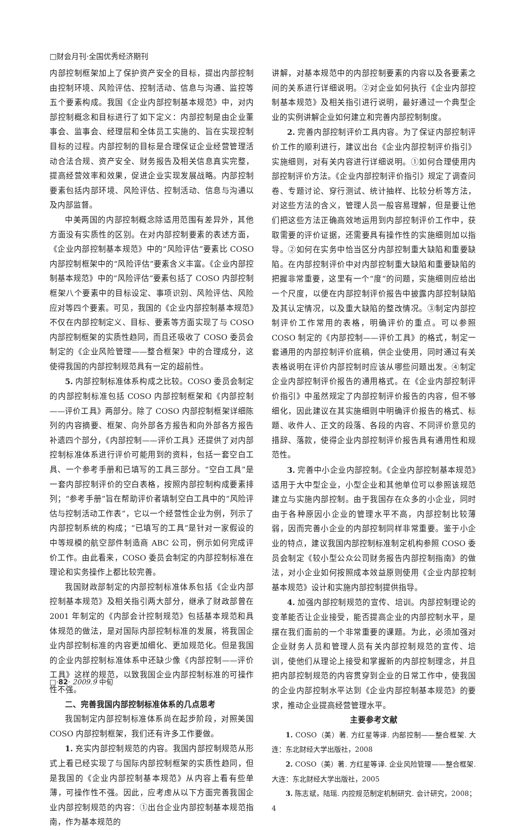□财会月刊·全国优秀经济期刊
内部控制框架加上了保护资产安全的目标，提出内部控制由控制环境、风险评估、控制活动、信息与沟通、监控等五个要素构成。我国《企业内部控制基本规范》中，对内部控制概念和目标进行了如下定义：内部控制是由企业董事会、监事会、经理层和全体员工实施的、旨在实现控制目标的过程。内部控制的目标是合理保证企业经营管理活动合法合规、资产安全、财务报告及相关信息真实完整，提高经营效率和效果，促进企业实现发展战略。内部控制要素包括内部环境、风险评估、控制活动、信息与沟通以及内部监督。
中美两国的内部控制概念除适用范围有差异外，其他方面没有实质性的区别。在对内部控制要素的表述方面，《企业内部控制基本规范》中的“风险评估”要素比 COSO 内部控制框架中的“风险评估”要素含义丰富。《企业内部控制基本规范》中的“风险评估”要素包括了 COSO 内部控制框架八个要素中的目标设定、事项识别、风险评估、风险应对等四个要素。可见，我国的《企业内部控制基本规范》不仅在内部控制定义、目标、要素等方面实现了与 COSO 内部控制框架的实质性趋同，而且还吸收了 COSO 委员会制定的《企业风险管理——整合框架》中的合理成分，这使得我国的内部控制规范具有一定的超前性。
5. 内部控制标准体系构成之比较。COSO 委员会制定的内部控制标准包括 COSO 内部控制框架和《内部控制——评价工具》两部分。除了 COSO 内部控制框架详细陈列的内容摘要、框架、向外部各方报告和向外部各方报告补遗四个部分，《内部控制——评价工具》还提供了对内部控制标准体系进行评价可能用到的资料，包括一套空白工具、一个参考手册和已填写的工具三部分。“空白工具”是一套内部控制评价的空白表格，按照内部控制构成要素排列；“参考手册”旨在帮助评价者填制空白工具中的“风险评估与控制活动工作表”，它以一个经营性企业为例，列示了内部控制系统的构成；“已填写的工具”是针对一家假设的中等规模的航空部件制造商 ABC 公司，例示如何完成评价工作。由此看来，COSO 委员会制定的内部控制标准在理论和实务操作上都比较完善。
我国财政部制定的内部控制标准体系包括《企业内部控制基本规范》及相关指引两大部分，继承了财政部曾在 2001 年制定的《内部会计控制规范》包括基本规范和具体规范的做法，是对国际内部控制标准的发展，将我国企业内部控制标准的内容更加细化、更加规范化。但是我国的企业内部控制标准体系中还缺少像《内部控制——评价工具》这样的规范，以致我国企业内部控制标准的可操作性不强。
二、完善我国内部控制标准体系的几点思考
我国制定内部控制标准体系尚在起步阶段，对照美国 COSO 内部控制框架，我们还有许多工作要做。
1. 充实内部控制规范的内容。我国内部控制规范从形式上看已经实现了与国际内部控制框架的实质性趋同，但是我国的《企业内部控制基本规范》从内容上看有些单薄，可操作性不强。因此，应考虑从以下方面完善我国企业内部控制规范的内容：①出台企业内部控制基本规范指南，作为基本规范的
讲解，对基本规范中的内部控制要素的内容以及各要素之间的关系进行详细说明。②对企业如何执行《企业内部控制基本规范》及相关指引进行说明，最好通过一个典型企业的实例讲解企业如何建立和完善内部控制制度。
2. 完善内部控制评价工具内容。为了保证内部控制评价工作的顺利进行，建议出台《企业内部控制评价指引》实施细则，对有关内容进行详细说明。①如何合理使用内部控制评价方法。《企业内部控制评价指引》规定了调查问卷、专题讨论、穿行测试、统计抽样、比较分析等方法，对这些方法的含义，管理人员一般容易理解，但是要让他们把这些方法正确高效地运用到内部控制评价工作中，获取需要的评价证据，还需要具有操作性的实施细则加以指导。②如何在实务中恰当区分内部控制重大缺陷和重要缺陷。在内部控制评价中对内部控制重大缺陷和重要缺陷的把握非常重要，这里有一个“度”的问题，实施细则应给出一个尺度，以便在内部控制评价报告中披露内部控制缺陷及其认定情况，以及重大缺陷的整改情况。③制定内部控制评价工作常用的表格，明确评价的重点。可以参照 COSO 制定的《内部控制——评价工具》的格式，制定一套通用的内部控制评价底稿，供企业使用，同时通过有关表格说明在评价内部控制时应该从哪些问题出发。④制定企业内部控制评价报告的通用格式。在《企业内部控制评价指引》中虽然规定了内部控制评价报告的内容，但不够细化，因此建议在其实施细则中明确评价报告的格式、标题、收件人、正文的段落、各段的内容、不同评价意见的措辞、落款，使得企业内部控制评价报告具有通用性和规范性。
3. 完善中小企业内部控制。《企业内部控制基本规范》适用于大中型企业，小型企业和其他单位可以参照该规范建立与实施内部控制。由于我国存在众多的小企业，同时由于各种原因小企业的管理水平不高，内部控制比较薄弱，因而完善小企业的内部控制同样非常重要。鉴于小企业的特点，建议我国内部控制标准制定机构参照 COSO 委员会制定《较小型公众公司财务报告内部控制指南》的做法，对小企业如何按照成本效益原则使用《企业内部控制基本规范》设计和实施内部控制提供指导。
4. 加强内部控制规范的宣传、培训。内部控制理论的变革能否让企业接受，能否提高企业的内部控制水平，是摆在我们面前的一个非常重要的课题。为此，必须加强对企业财务人员和管理人员有关内部控制规范的宣传、培训，使他们从理论上接受和掌握新的内部控制理念，并且把内部控制规范的内容贯穿到企业的日常工作中，使我国的企业内部控制水平达到《企业内部控制基本规范》的要求，推动企业提高经营管理水平。
主要参考文献
1. COSO（美）著. 方红星等译. 内部控制——整合框架. 大连：东北财经大学出版社，2008
2. COSO（美）著. 方红星等译. 企业风险管理——整合框架. 大连：东北财经大学出版社，2005
3. 陈志斌，陆瑶. 内控规范制定机制研究. 会计研究，2008；4
□·82· 2009.9 中旬